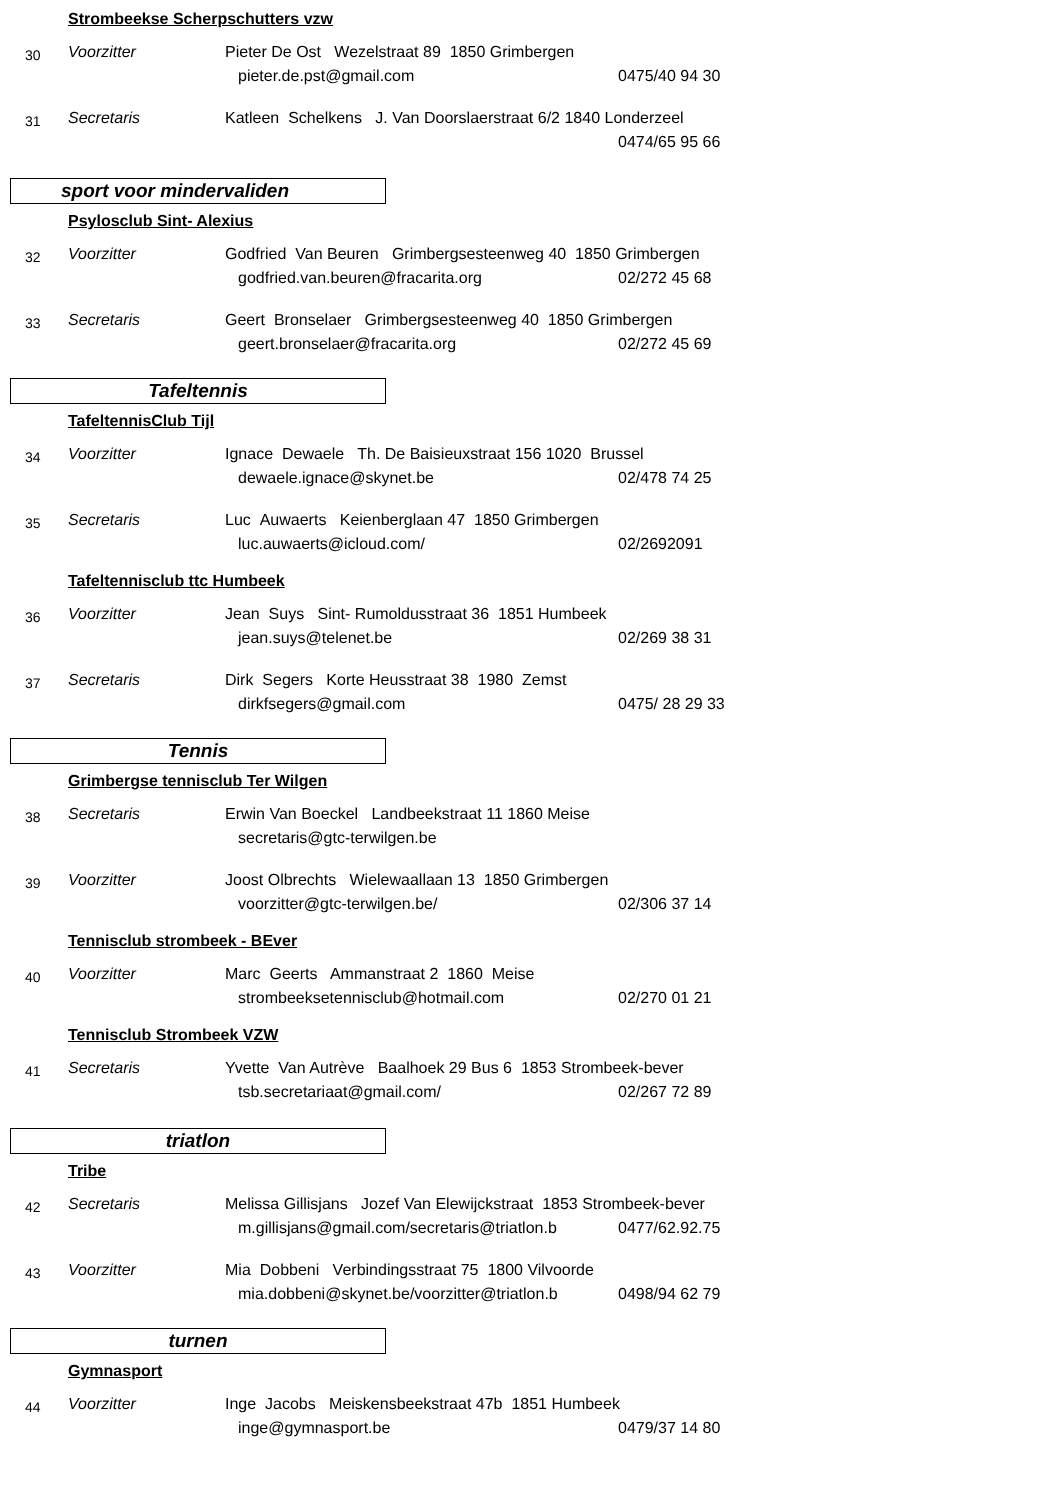Strombeekse Scherpschutters vzw
30
Voorzitter Pieter De Ost Wezelstraat 89 1850 Grimbergen
pieter.de.pst@gmail.com 0475/40 94 30
31
Secretaris Katleen Schelkens J. Van Doorslaerstraat 6/2 1840 Londerzeel
0474/65 95 66
sport voor mindervaliden
Psylosclub Sint- Alexius
32
Voorzitter Godfried Van Beuren Grimbergsesteenweg 40 1850 Grimbergen
godfried.van.beuren@fracarita.org 02/272 45 68
33
Secretaris Geert Bronselaer Grimbergsesteenweg 40 1850 Grimbergen
geert.bronselaer@fracarita.org 02/272 45 69
Tafeltennis
TafeltennisClub Tijl
34
Voorzitter Ignace Dewaele Th. De Baisieuxstraat 156 1020 Brussel
dewaele.ignace@skynet.be 02/478 74 25
35
Secretaris Luc Auwaerts Keienberglaan 47 1850 Grimbergen
luc.auwaerts@icloud.com/ 02/2692091
Tafeltennisclub ttc Humbeek
36
Voorzitter Jean Suys Sint- Rumoldusstraat 36 1851 Humbeek
jean.suys@telenet.be 02/269 38 31
37
Secretaris Dirk Segers Korte Heusstraat 38 1980 Zemst
dirkfsegers@gmail.com 0475/ 28 29 33
Tennis
Grimbergse tennisclub Ter Wilgen
38
Secretaris Erwin Van Boeckel Landbeekstraat 11 1860 Meise
secretaris@gtc-terwilgen.be
39
Voorzitter Joost Olbrechts Wielewaallaan 13 1850 Grimbergen
voorzitter@gtc-terwilgen.be/ 02/306 37 14
Tennisclub strombeek - BEver
40
Voorzitter Marc Geerts Ammanstraat 2 1860 Meise
strombeeksetennisclub@hotmail.com 02/270 01 21
Tennisclub Strombeek VZW
41
Secretaris Yvette Van Autrève Baalhoek 29 Bus 6 1853 Strombeek-bever
tsb.secretariaat@gmail.com/ 02/267 72 89
triatlon
Tribe
42
Secretaris Melissa Gillisjans Jozef Van Elewijckstraat 1853 Strombeek-bever
m.gillisjans@gmail.com/secretaris@triatlon.b
0477/62.92.75
43
Voorzitter Mia Dobbeni Verbindingsstraat 75 1800 Vilvoorde
mia.dobbeni@skynet.be/voorzitter@triatlon.b
0498/94 62 79
turnen
Gymnasport
44
Voorzitter Inge Jacobs Meiskensbeekstraat 47b 1851 Humbeek
inge@gymnasport.be 0479/37 14 80